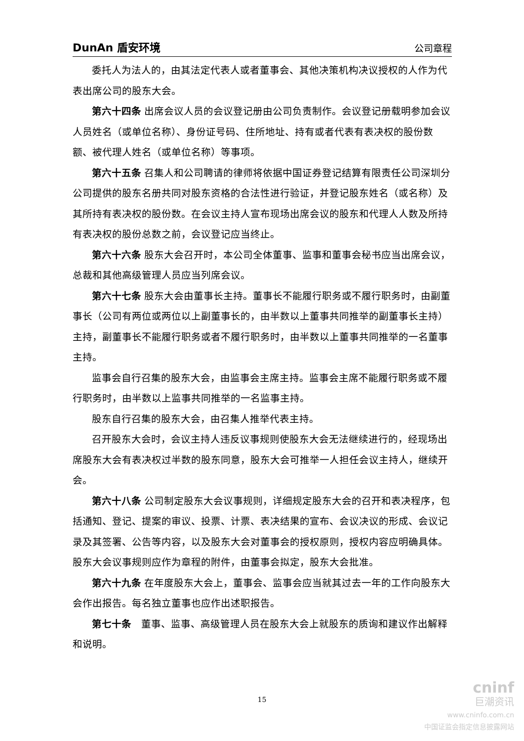DunAn 盾安环境 公司章程
委托人为法人的，由其法定代表人或者董事会、其他决策机构决议授权的人作为代表出席公司的股东大会。
第六十四条 出席会议人员的会议登记册由公司负责制作。会议登记册载明参加会议人员姓名（或单位名称）、身份证号码、住所地址、持有或者代表有表决权的股份数额、被代理人姓名（或单位名称）等事项。
第六十五条 召集人和公司聘请的律师将依据中国证券登记结算有限责任公司深圳分公司提供的股东名册共同对股东资格的合法性进行验证，并登记股东姓名（或名称）及其所持有表决权的股份数。在会议主持人宣布现场出席会议的股东和代理人人数及所持有表决权的股份总数之前，会议登记应当终止。
第六十六条 股东大会召开时，本公司全体董事、监事和董事会秘书应当出席会议，总裁和其他高级管理人员应当列席会议。
第六十七条 股东大会由董事长主持。董事长不能履行职务或不履行职务时，由副董事长（公司有两位或两位以上副董事长的，由半数以上董事共同推举的副董事长主持）主持，副董事长不能履行职务或者不履行职务时，由半数以上董事共同推举的一名董事主持。
监事会自行召集的股东大会，由监事会主席主持。监事会主席不能履行职务或不履行职务时，由半数以上监事共同推举的一名监事主持。
股东自行召集的股东大会，由召集人推举代表主持。
召开股东大会时，会议主持人违反议事规则使股东大会无法继续进行的，经现场出席股东大会有表决权过半数的股东同意，股东大会可推举一人担任会议主持人，继续开会。
第六十八条 公司制定股东大会议事规则，详细规定股东大会的召开和表决程序，包括通知、登记、提案的审议、投票、计票、表决结果的宣布、会议决议的形成、会议记录及其签署、公告等内容，以及股东大会对董事会的授权原则，授权内容应明确具体。股东大会议事规则应作为章程的附件，由董事会拟定，股东大会批准。
第六十九条 在年度股东大会上，董事会、监事会应当就其过去一年的工作向股东大会作出报告。每名独立董事也应作出述职报告。
第七十条　董事、监事、高级管理人员在股东大会上就股东的质询和建议作出解释和说明。
15
cninf
巨潮资讯
www.cninfo.com.cn
中国证监会指定信息披露网站